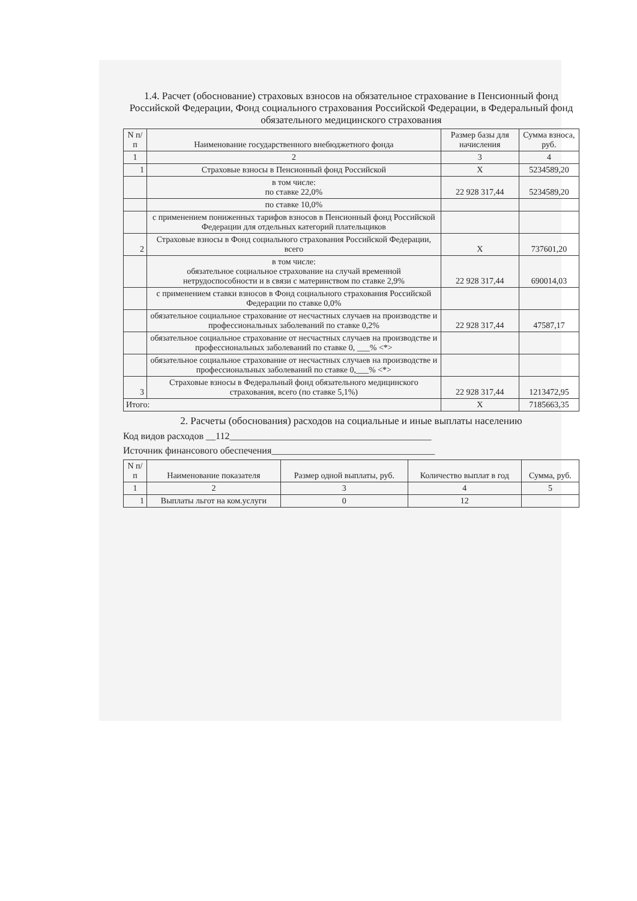1.4. Расчет (обоснование) страховых взносов на обязательное страхование в Пенсионный фонд Российской Федерации, Фонд социального страхования Российской Федерации, в Федеральный фонд обязательного медицинского страхования
| N п/п | Наименование государственного внебюджетного фонда | Размер базы для начисления | Сумма взноса, руб. |
| --- | --- | --- | --- |
| 1 | 2 | 3 | 4 |
| 1 | Страховые взносы в Пенсионный фонд Российской | X | 5234589,20 |
| | в том числе: по ставке 22,0% | 22 928 317,44 | 5234589,20 |
| | по ставке 10,0% | | |
| | с применением пониженных тарифов взносов в Пенсионный фонд Российской Федерации для отдельных категорий плательщиков | | |
| 2 | Страховые взносы в Фонд социального страхования Российской Федерации, всего | X | 737601,20 |
| | в том числе: обязательное социальное страхование на случай временной нетрудоспособности и в связи с материнством по ставке 2,9% | 22 928 317,44 | 690014,03 |
| | с применением ставки взносов в Фонд социального страхования Российской Федерации по ставке 0,0% | | |
| | обязательное социальное страхование от несчастных случаев на производстве и профессиональных заболеваний по ставке 0,2% | 22 928 317,44 | 47587,17 |
| | обязательное социальное страхование от несчастных случаев на производстве и профессиональных заболеваний по ставке 0, ___% <*> | | |
| | обязательное социальное страхование от несчастных случаев на производстве и профессиональных заболеваний по ставке 0,___% <*> | | |
| 3 | Страховые взносы в Федеральный фонд обязательного медицинского страхования, всего (по ставке 5,1%) | 22 928 317,44 | 1213472,95 |
| Итого: | | X | 7185663,35 |
2. Расчеты (обоснования) расходов на социальные и иные выплаты населению
Код видов расходов __112__________________________________________
Источник финансового обеспечения__________________________________
| N п/п | Наименование показателя | Размер одной выплаты, руб. | Количество выплат в год | Сумма, руб. |
| --- | --- | --- | --- | --- |
| 1 | 2 | 3 | 4 | 5 |
| 1 | Выплаты льгот на ком.услуги | 0 | 12 | |